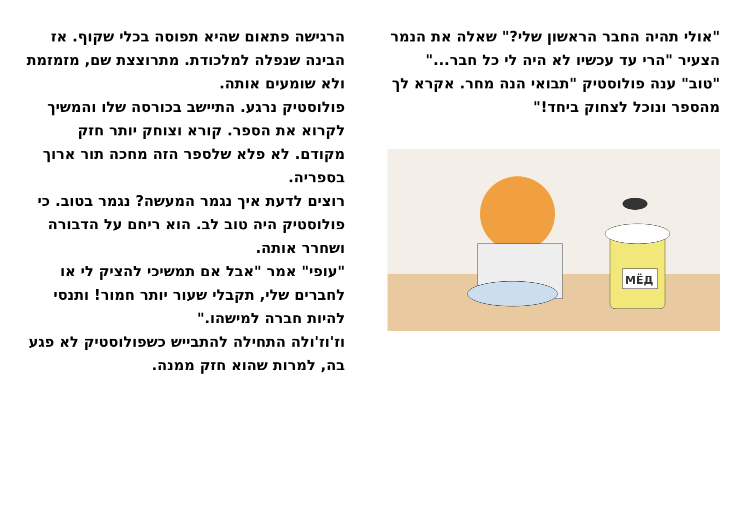הרגישה פתאום שהיא תפוסה בכלי שקוף. אז הבינה שנפלה למלכודת. מתרוצצת שם, מזמזמת ולא שומעים אותה.
פולוסטיק נרגע. התיישב בכורסה שלו והמשיך לקרוא את הספר. קורא וצוחק יותר חזק מקודם. לא פלא שלספר הזה מחכה תור ארוך בספריה.
רוצים לדעת איך נגמר המעשה? נגמר בטוב. כי פולוסטיק היה טוב לב. הוא ריחם על הדבורה ושחרר אותה.
"עופי" אמר "אבל אם תמשיכי להציק לי או לחברים שלי, תקבלי שעור יותר חמור! ותנסי להיות חברה למישהו."
וז'וז'ולה התחילה להתבייש כשפולוסטיק לא פגע בה, למרות שהוא חזק ממנה.
"אולי תהיה החבר הראשון שלי?" שאלה את הנמר הצעיר "הרי עד עכשיו לא היה לי כל חבר..."
"טוב" ענה פולוסטיק "תבואי הנה מחר. אקרא לך מהספר ונוכל לצחוק ביחד!"
МЁД